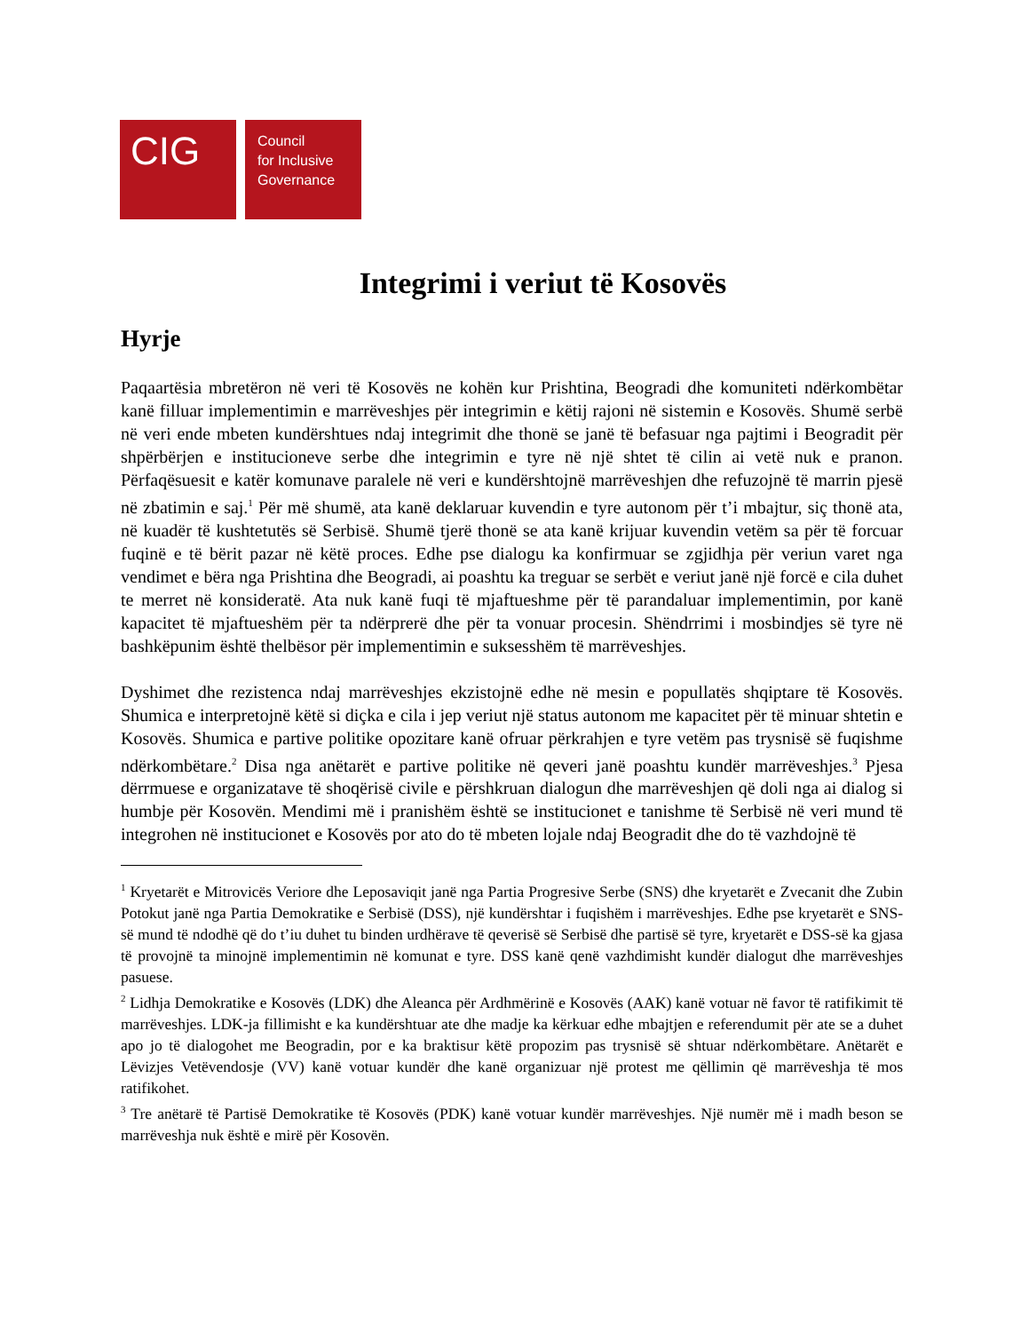CIG
Council
for Inclusive
Governance
Integrimi i veriut të Kosovës
Hyrje
Paqaartësia mbretëron në veri të Kosovës ne kohën kur Prishtina, Beogradi dhe komuniteti ndërkombëtar kanë filluar implementimin e marrëveshjes për integrimin e këtij rajoni në sistemin e Kosovës. Shumë serbë në veri ende mbeten kundërshtues ndaj integrimit dhe thonë se janë të befasuar nga pajtimi i Beogradit për shpërbërjen e institucioneve serbe dhe integrimin e tyre në një shtet të cilin ai vetë nuk e pranon. Përfaqësuesit e katër komunave paralele në veri e kundërshtojnë marrëveshjen dhe refuzojnë të marrin pjesë në zbatimin e saj.<sup>1</sup> Për më shumë, ata kanë deklaruar kuvendin e tyre autonom për t’i mbajtur, siç thonë ata, në kuadër të kushtetutës së Serbisë. Shumë tjerë thonë se ata kanë krijuar kuvendin vetëm sa për të forcuar fuqinë e të bërit pazar në këtë proces. Edhe pse dialogu ka konfirmuar se zgjidhja për veriun varet nga vendimet e bëra nga Prishtina dhe Beogradi, ai poashtu ka treguar se serbët e veriut janë një forcë e cila duhet te merret në konsideratë. Ata nuk kanë fuqi të mjaftueshme për të parandaluar implementimin, por kanë kapacitet të mjaftueshëm për ta ndërprerë dhe për ta vonuar procesin. Shëndrrimi i mosbindjes së tyre në bashkëpunim është thelbësor për implementimin e suksesshëm të marrëveshjes.
Dyshimet dhe rezistenca ndaj marrëveshjes ekzistojnë edhe në mesin e popullatës shqiptare të Kosovës. Shumica e interpretojnë këtë si diçka e cila i jep veriut një status autonom me kapacitet për të minuar shtetin e Kosovës. Shumica e partive politike opozitare kanë ofruar përkrahjen e tyre vetëm pas trysnisë së fuqishme ndërkombëtare.<sup>2</sup> Disa nga anëtarët e partive politike në qeveri janë poashtu kundër marrëveshjes.<sup>3</sup> Pjesa dërrmuese e organizatave të shoqërisë civile e përshkruan dialogun dhe marrëveshjen që doli nga ai dialog si humbje për Kosovën. Mendimi më i pranishëm është se institucionet e tanishme të Serbisë në veri mund të integrohen në institucionet e Kosovës por ato do të mbeten lojale ndaj Beogradit dhe do të vazhdojnë të
<sup>1</sup> Kryetarët e Mitrovicës Veriore dhe Leposaviqit janë nga Partia Progresive Serbe (SNS) dhe kryetarët e Zvecanit dhe Zubin Potokut janë nga Partia Demokratike e Serbisë (DSS), një kundërshtar i fuqishëm i marrëveshjes. Edhe pse kryetarët e SNS-së mund të ndodhë që do t’iu duhet tu binden urdhërave të qeverisë së Serbisë dhe partisë së tyre, kryetarët e DSS-së ka gjasa të provojnë ta minojnë implementimin në komunat e tyre. DSS kanë qenë vazhdimisht kundër dialogut dhe marrëveshjes pasuese.
<sup>2</sup> Lidhja Demokratike e Kosovës (LDK) dhe Aleanca për Ardhmërinë e Kosovës (AAK) kanë votuar në favor të ratifikimit të marrëveshjes. LDK-ja fillimisht e ka kundërshtuar ate dhe madje ka kërkuar edhe mbajtjen e referendumit për ate se a duhet apo jo të dialogohet me Beogradin, por e ka braktisur këtë propozim pas trysnisë së shtuar ndërkombëtare. Anëtarët e Lëvizjes Vetëvendosje (VV) kanë votuar kundër dhe kanë organizuar një protest me qëllimin që marrëveshja të mos ratifikohet.
<sup>3</sup> Tre anëtarë të Partisë Demokratike të Kosovës (PDK) kanë votuar kundër marrëveshjes. Një numër më i madh beson se marrëveshja nuk është e mirë për Kosovën.